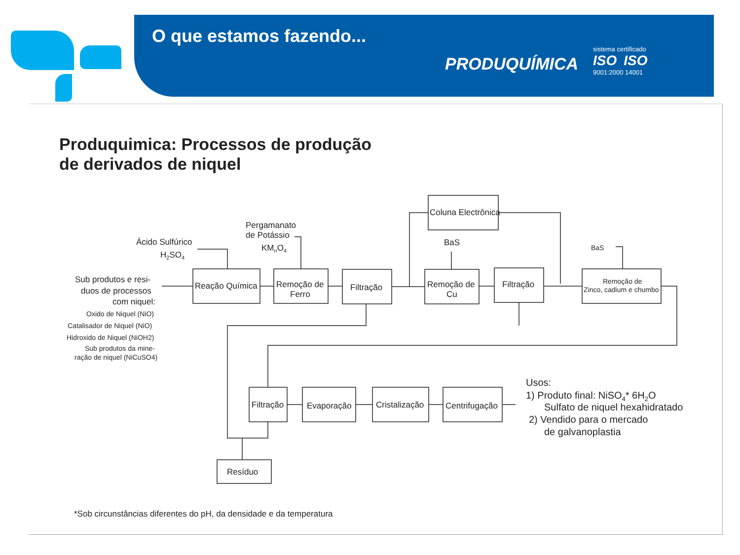O que estamos fazendo...
PRODUQUÍMICA
sistema certificado
ISO ISO
9001:2000 14001
Produquimica: Processos de produção
de derivados de niquel
Reação Química
Remoção de
Ferro
Filtração
Coluna Electrônica
Remoção de
Cu
Filtração
Remoção de
Zinco, cadium e chumbo
Filtração
Evaporação
Cristalização
Centrifugação
Resíduo
Ácido Sulfúrico
H2SO4
Pergamanato
de Potássio
KMnO4
BaS
BaS
Sub produtos e resi-
duos de processos
com niquel:
Oxido de Niquel (NiO)
Catalisador de Niquel (NiO)
Hidroxido de Niquel (NiOH2)
Sub produtos da mine-
ração de niquel (NiCuSO4)
Usos:
1) Produto final: NiSO4* 6H2O
Sulfato de niquel hexahidratado
2) Vendido para o mercado
de galvanoplastia
*Sob circunstâncias diferentes do pH, da densidade e da temperatura